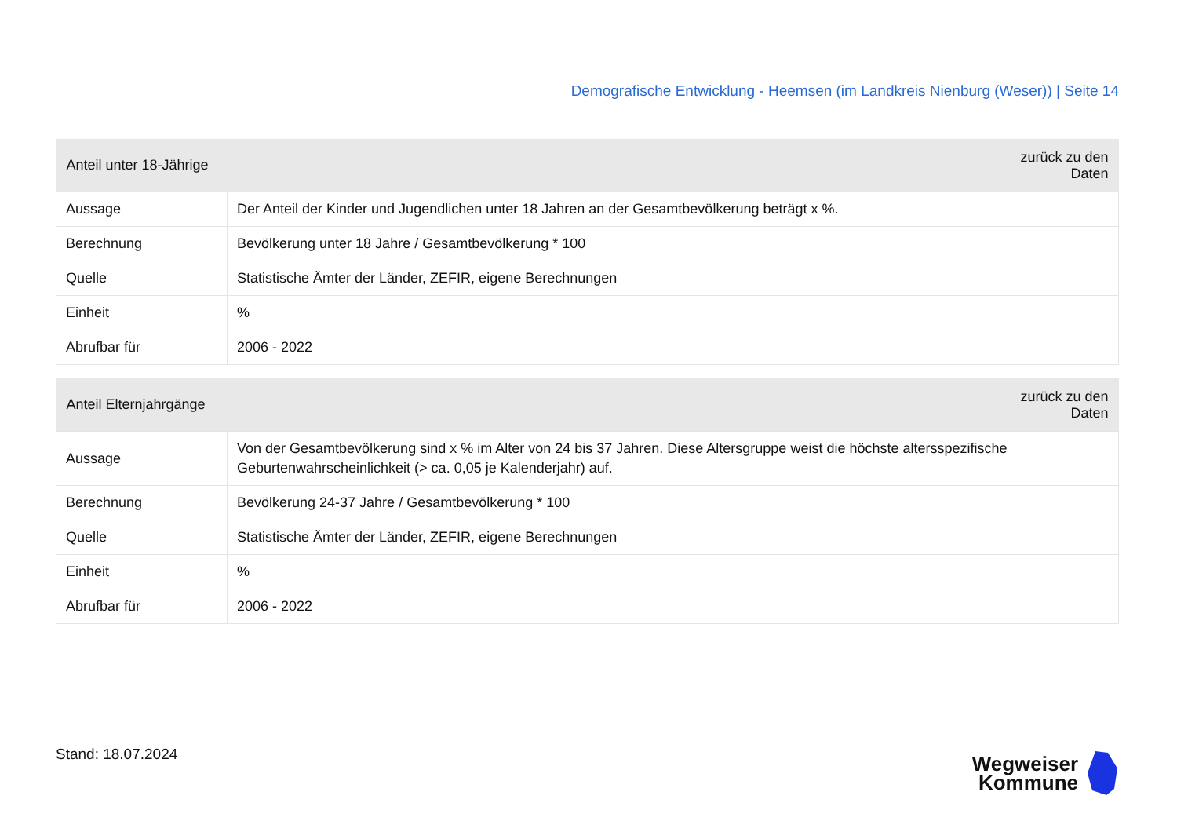Demografische Entwicklung - Heemsen (im Landkreis Nienburg (Weser)) | Seite 14
| Anteil unter 18-Jährige | zurück zu den Daten |
| --- | --- |
| Aussage | Der Anteil der Kinder und Jugendlichen unter 18 Jahren an der Gesamtbevölkerung beträgt x %. |
| Berechnung | Bevölkerung unter 18 Jahre / Gesamtbevölkerung * 100 |
| Quelle | Statistische Ämter der Länder, ZEFIR, eigene Berechnungen |
| Einheit | % |
| Abrufbar für | 2006 - 2022 |
| Anteil Elternjahrgänge | zurück zu den Daten |
| --- | --- |
| Aussage | Von der Gesamtbevölkerung sind x % im Alter von 24 bis 37 Jahren. Diese Altersgruppe weist die höchste altersspezifische Geburtenwahrscheinlichkeit (> ca. 0,05 je Kalenderjahr) auf. |
| Berechnung | Bevölkerung 24-37 Jahre / Gesamtbevölkerung * 100 |
| Quelle | Statistische Ämter der Länder, ZEFIR, eigene Berechnungen |
| Einheit | % |
| Abrufbar für | 2006 - 2022 |
Stand: 18.07.2024
Wegweiser
Kommune